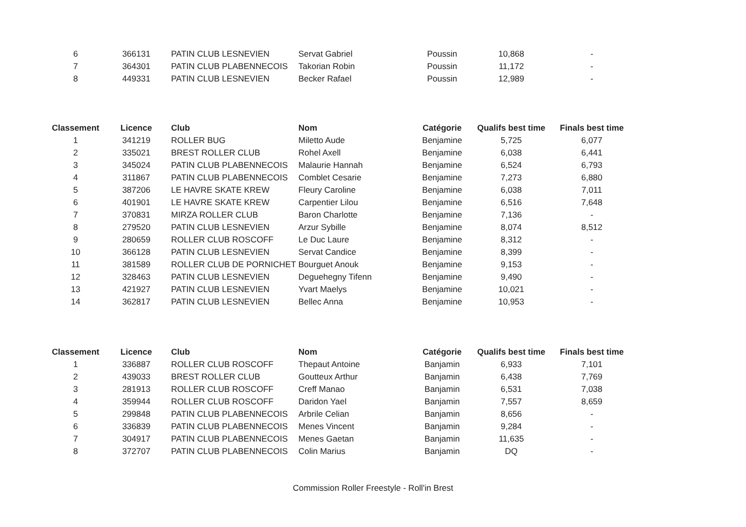| 6 | 366131 | PATIN CLUB LESNEVIEN | Servat Gabriel | Poussin | 10,868 | - |
| 7 | 364301 | PATIN CLUB PLABENNECOIS | Takorian Robin | Poussin | 11,172 | - |
| 8 | 449331 | PATIN CLUB LESNEVIEN | Becker Rafael | Poussin | 12,989 | - |
| Classement | Licence | Club | Nom | Catégorie | Qualifs best time | Finals best time |
| --- | --- | --- | --- | --- | --- | --- |
| 1 | 341219 | ROLLER BUG | Miletto Aude | Benjamine | 5,725 | 6,077 |
| 2 | 335021 | BREST ROLLER CLUB | Rohel Axell | Benjamine | 6,038 | 6,441 |
| 3 | 345024 | PATIN CLUB PLABENNECOIS | Malaurie Hannah | Benjamine | 6,524 | 6,793 |
| 4 | 311867 | PATIN CLUB PLABENNECOIS | Comblet Cesarie | Benjamine | 7,273 | 6,880 |
| 5 | 387206 | LE HAVRE SKATE KREW | Fleury Caroline | Benjamine | 6,038 | 7,011 |
| 6 | 401901 | LE HAVRE SKATE KREW | Carpentier Lilou | Benjamine | 6,516 | 7,648 |
| 7 | 370831 | MIRZA ROLLER CLUB | Baron Charlotte | Benjamine | 7,136 | - |
| 8 | 279520 | PATIN CLUB LESNEVIEN | Arzur Sybille | Benjamine | 8,074 | 8,512 |
| 9 | 280659 | ROLLER CLUB ROSCOFF | Le Duc Laure | Benjamine | 8,312 | - |
| 10 | 366128 | PATIN CLUB LESNEVIEN | Servat Candice | Benjamine | 8,399 | - |
| 11 | 381589 | ROLLER CLUB DE PORNICHET | Bourguet Anouk | Benjamine | 9,153 | - |
| 12 | 328463 | PATIN CLUB LESNEVIEN | Deguehegny Tifenn | Benjamine | 9,490 | - |
| 13 | 421927 | PATIN CLUB LESNEVIEN | Yvart Maelys | Benjamine | 10,021 | - |
| 14 | 362817 | PATIN CLUB LESNEVIEN | Bellec Anna | Benjamine | 10,953 | - |
| Classement | Licence | Club | Nom | Catégorie | Qualifs best time | Finals best time |
| --- | --- | --- | --- | --- | --- | --- |
| 1 | 336887 | ROLLER CLUB ROSCOFF | Thepaut Antoine | Banjamin | 6,933 | 7,101 |
| 2 | 439033 | BREST ROLLER CLUB | Goutteux Arthur | Banjamin | 6,438 | 7,769 |
| 3 | 281913 | ROLLER CLUB ROSCOFF | Creff Manao | Banjamin | 6,531 | 7,038 |
| 4 | 359944 | ROLLER CLUB ROSCOFF | Daridon Yael | Banjamin | 7,557 | 8,659 |
| 5 | 299848 | PATIN CLUB PLABENNECOIS | Arbrile Celian | Banjamin | 8,656 | - |
| 6 | 336839 | PATIN CLUB PLABENNECOIS | Menes Vincent | Banjamin | 9,284 | - |
| 7 | 304917 | PATIN CLUB PLABENNECOIS | Menes Gaetan | Banjamin | 11,635 | - |
| 8 | 372707 | PATIN CLUB PLABENNECOIS | Colin Marius | Banjamin | DQ | - |
Commission Roller Freestyle - Roll'in Brest